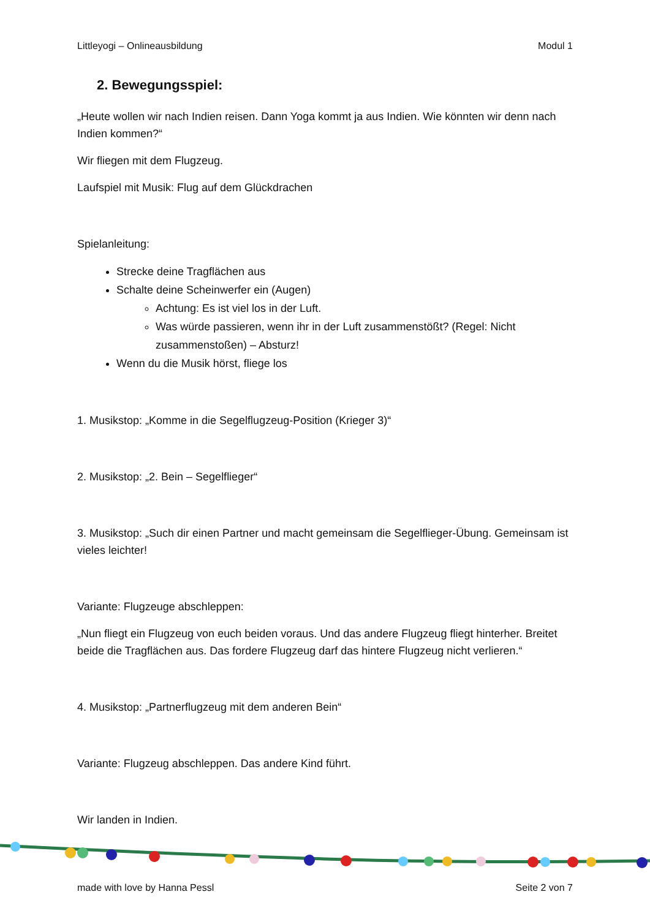Littleyogi – Onlineausbildung Modul 1
2. Bewegungsspiel:
„Heute wollen wir nach Indien reisen. Dann Yoga kommt ja aus Indien. Wie könnten wir denn nach Indien kommen?“
Wir fliegen mit dem Flugzeug.
Laufspiel mit Musik: Flug auf dem Glückdrachen
Spielanleitung:
Strecke deine Tragflächen aus
Schalte deine Scheinwerfer ein (Augen)
Achtung: Es ist viel los in der Luft.
Was würde passieren, wenn ihr in der Luft zusammenstößt? (Regel: Nicht zusammenstoßen) – Absturz!
Wenn du die Musik hörst, fliege los
1. Musikstop: „Komme in die Segelflugzeug-Position (Krieger 3)“
2. Musikstop: „2. Bein – Segelflieger“
3. Musikstop: „Such dir einen Partner und macht gemeinsam die Segelflieger-Übung. Gemeinsam ist vieles leichter!
Variante: Flugzeuge abschleppen:
„Nun fliegt ein Flugzeug von euch beiden voraus. Und das andere Flugzeug fliegt hinterher. Breitet beide die Tragflächen aus. Das fordere Flugzeug darf das hintere Flugzeug nicht verlieren.“
4. Musikstop: „Partnerflugzeug mit dem anderen Bein“
Variante: Flugzeug abschleppen. Das andere Kind führt.
Wir landen in Indien.
made with love by Hanna Pessl Seite 2 von 7